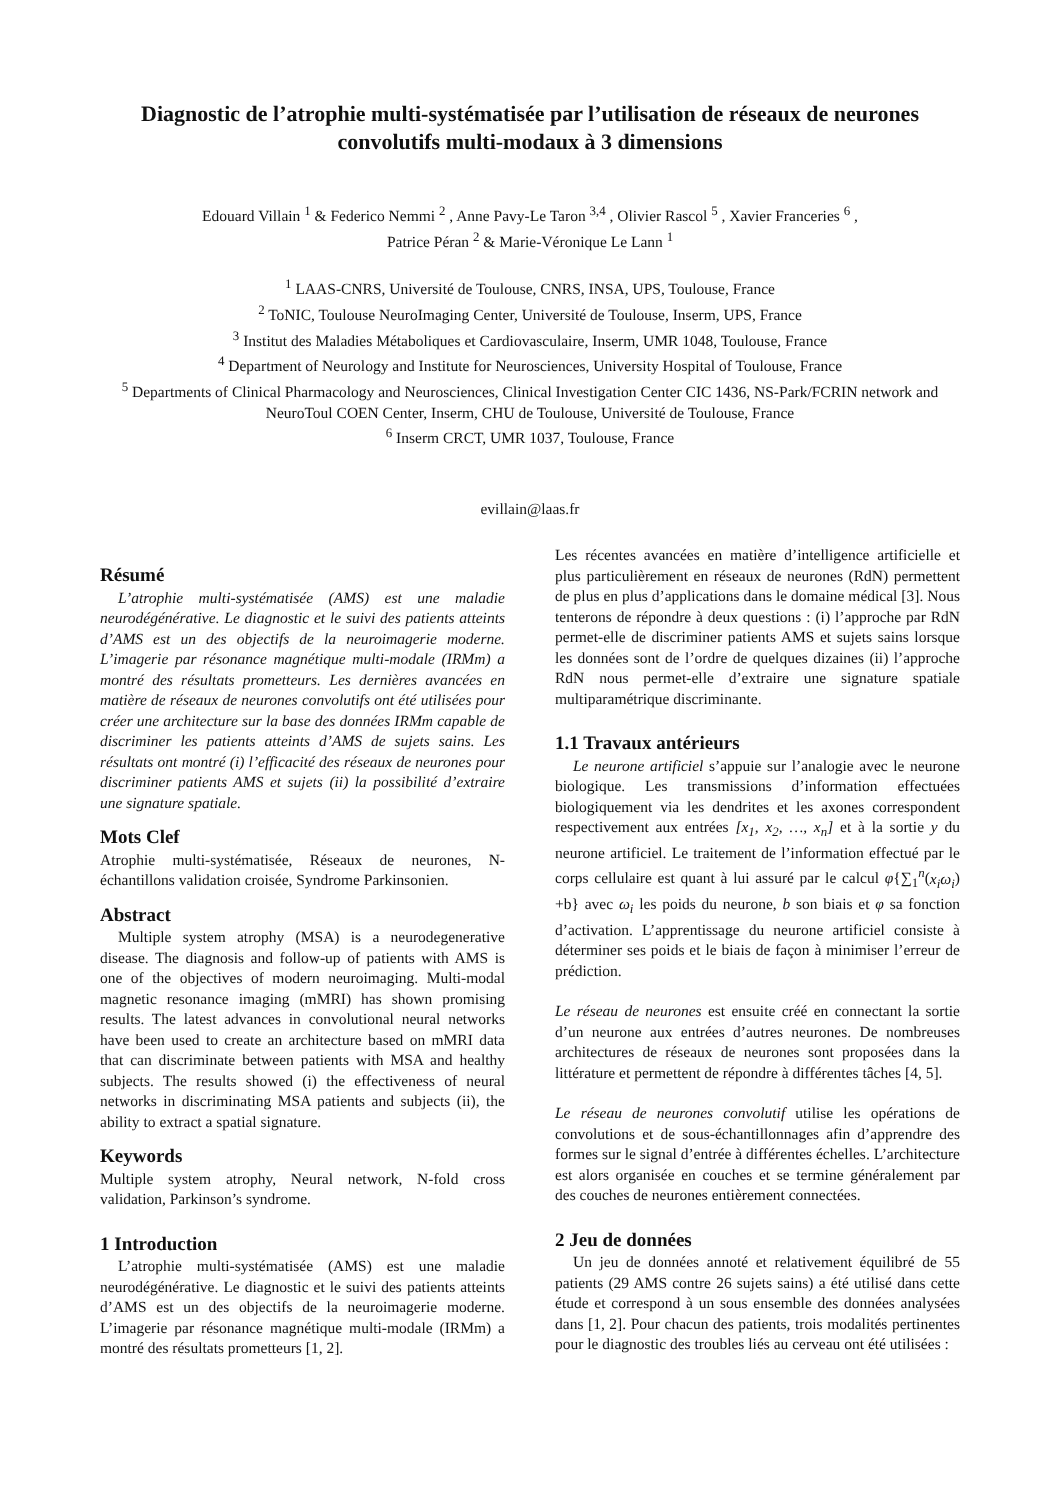Diagnostic de l’atrophie multi-systématisée par l’utilisation de réseaux de neurones convolutifs multi-modaux à 3 dimensions
Edouard Villain <sup>1</sup> & Federico Nemmi <sup>2</sup> , Anne Pavy-Le Taron <sup>3,4</sup> , Olivier Rascol <sup>5</sup> , Xavier Franceries <sup>6</sup> ,
Patrice Péran <sup>2</sup> & Marie-Véronique Le Lann <sup>1</sup>
<sup>1</sup> LAAS-CNRS, Université de Toulouse, CNRS, INSA, UPS, Toulouse, France
<sup>2</sup> ToNIC, Toulouse NeuroImaging Center, Université de Toulouse, Inserm, UPS, France
<sup>3</sup> Institut des Maladies Métaboliques et Cardiovasculaire, Inserm, UMR 1048, Toulouse, France
<sup>4</sup> Department of Neurology and Institute for Neurosciences, University Hospital of Toulouse, France
<sup>5</sup> Departments of Clinical Pharmacology and Neurosciences, Clinical Investigation Center CIC 1436, NS-Park/FCRIN network and NeuroToul COEN Center, Inserm, CHU de Toulouse, Université de Toulouse, France
<sup>6</sup> Inserm CRCT, UMR 1037, Toulouse, France
evillain@laas.fr
Résumé
L’atrophie multi-systématisée (AMS) est une maladie neurodégénérative. Le diagnostic et le suivi des patients atteints d’AMS est un des objectifs de la neuroimagerie moderne. L’imagerie par résonance magnétique multi-modale (IRMm) a montré des résultats prometteurs. Les dernières avancées en matière de réseaux de neurones convolutifs ont été utilisées pour créer une architecture sur la base des données IRMm capable de discriminer les patients atteints d’AMS de sujets sains. Les résultats ont montré (i) l’efficacité des réseaux de neurones pour discriminer patients AMS et sujets (ii) la possibilité d’extraire une signature spatiale.
Mots Clef
Atrophie multi-systématisée, Réseaux de neurones, N-échantillons validation croisée, Syndrome Parkinsonien.
Abstract
Multiple system atrophy (MSA) is a neurodegenerative disease. The diagnosis and follow-up of patients with AMS is one of the objectives of modern neuroimaging. Multi-modal magnetic resonance imaging (mMRI) has shown promising results. The latest advances in convolutional neural networks have been used to create an architecture based on mMRI data that can discriminate between patients with MSA and healthy subjects. The results showed (i) the effectiveness of neural networks in discriminating MSA patients and subjects (ii), the ability to extract a spatial signature.
Keywords
Multiple system atrophy, Neural network, N-fold cross validation, Parkinson’s syndrome.
1 Introduction
L’atrophie multi-systématisée (AMS) est une maladie neurodégénérative. Le diagnostic et le suivi des patients atteints d’AMS est un des objectifs de la neuroimagerie moderne. L’imagerie par résonance magnétique multi-modale (IRMm) a montré des résultats prometteurs [1, 2].
Les récentes avancées en matière d’intelligence artificielle et plus particulièrement en réseaux de neurones (RdN) permettent de plus en plus d’applications dans le domaine médical [3]. Nous tenterons de répondre à deux questions : (i) l’approche par RdN permet-elle de discriminer patients AMS et sujets sains lorsque les données sont de l’ordre de quelques dizaines (ii) l’approche RdN nous permet-elle d’extraire une signature spatiale multiparamétrique discriminante.
1.1 Travaux antérieurs
Le neurone artificiel s’appuie sur l’analogie avec le neurone biologique. Les transmissions d’information effectuées biologiquement via les dendrites et les axones correspondent respectivement aux entrées [x<sub>1</sub>, x<sub>2</sub>, …, x<sub>n</sub>] et à la sortie y du neurone artificiel. Le traitement de l’information effectué par le corps cellulaire est quant à lui assuré par le calcul φ{∑<sub>1</sub><sup>n</sup>(x<sub>i</sub>ω<sub>i</sub>) +b} avec ω<sub>i</sub> les poids du neurone, b son biais et φ sa fonction d’activation. L’apprentissage du neurone artificiel consiste à déterminer ses poids et le biais de façon à minimiser l’erreur de prédiction.
Le réseau de neurones est ensuite créé en connectant la sortie d’un neurone aux entrées d’autres neurones. De nombreuses architectures de réseaux de neurones sont proposées dans la littérature et permettent de répondre à différentes tâches [4, 5].
Le réseau de neurones convolutif utilise les opérations de convolutions et de sous-échantillonnages afin d’apprendre des formes sur le signal d’entrée à différentes échelles. L’architecture est alors organisée en couches et se termine généralement par des couches de neurones entièrement connectées.
2 Jeu de données
Un jeu de données annoté et relativement équilibré de 55 patients (29 AMS contre 26 sujets sains) a été utilisé dans cette étude et correspond à un sous ensemble des données analysées dans [1, 2]. Pour chacun des patients, trois modalités pertinentes pour le diagnostic des troubles liés au cerveau ont été utilisées :